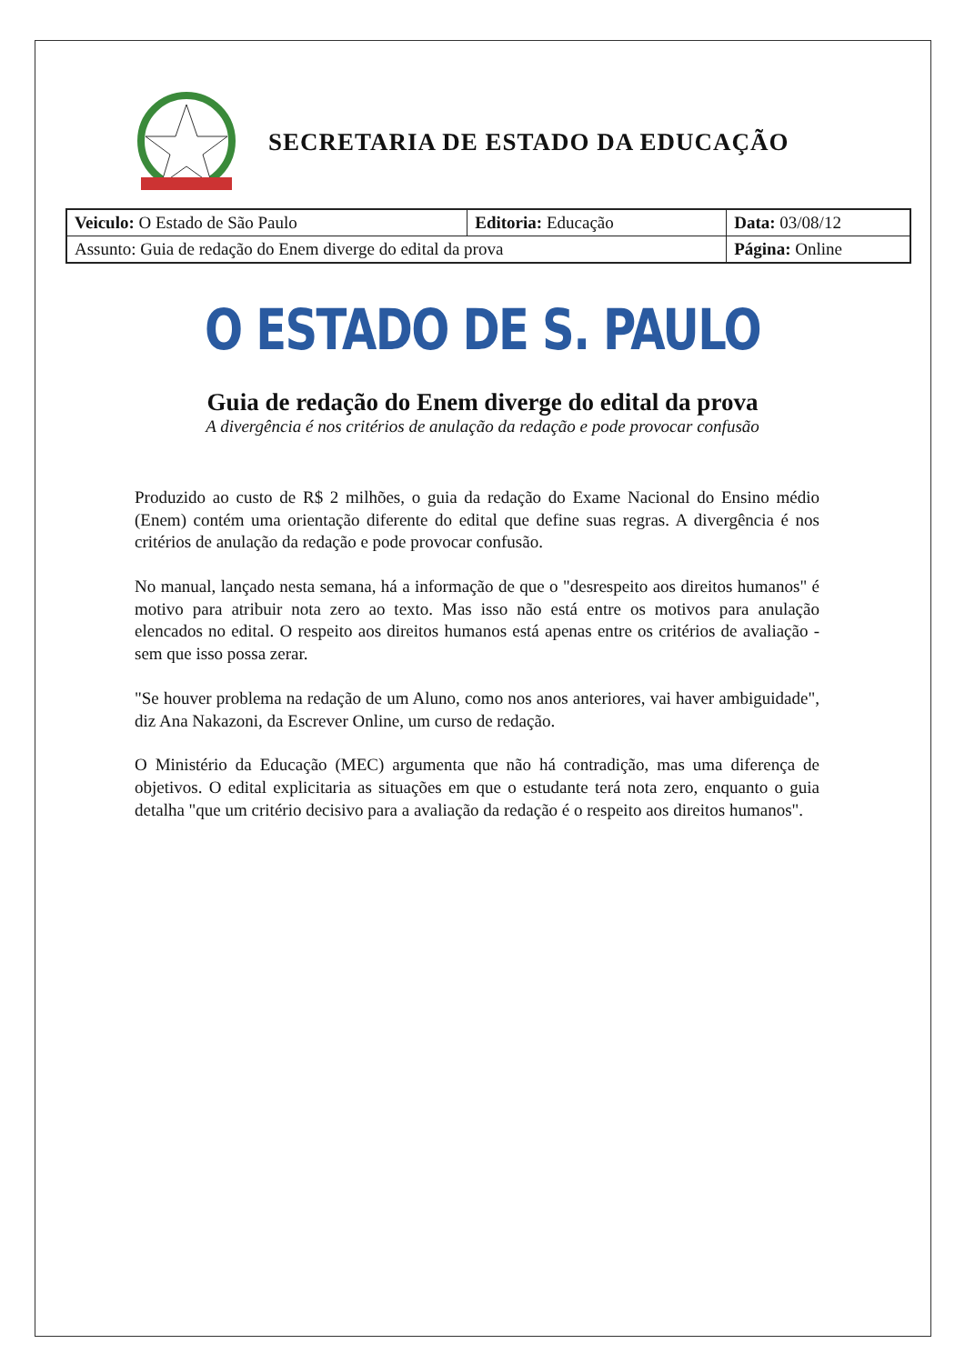SECRETARIA DE ESTADO DA EDUCAÇÃO
| Veiculo: O Estado de São Paulo | Editoria: Educação | Data: 03/08/12 |
| Assunto: Guia de redação do Enem diverge do edital da prova | | Página: Online |
O ESTADO DE S. PAULO
Guia de redação do Enem diverge do edital da prova
A divergência é nos critérios de anulação da redação e pode provocar confusão
Produzido ao custo de R$ 2 milhões, o guia da redação do Exame Nacional do Ensino médio (Enem) contém uma orientação diferente do edital que define suas regras. A divergência é nos critérios de anulação da redação e pode provocar confusão.
No manual, lançado nesta semana, há a informação de que o "desrespeito aos direitos humanos" é motivo para atribuir nota zero ao texto. Mas isso não está entre os motivos para anulação elencados no edital. O respeito aos direitos humanos está apenas entre os critérios de avaliação - sem que isso possa zerar.
"Se houver problema na redação de um Aluno, como nos anos anteriores, vai haver ambiguidade", diz Ana Nakazoni, da Escrever Online, um curso de redação.
O Ministério da Educação (MEC) argumenta que não há contradição, mas uma diferença de objetivos. O edital explicitaria as situações em que o estudante terá nota zero, enquanto o guia detalha "que um critério decisivo para a avaliação da redação é o respeito aos direitos humanos".